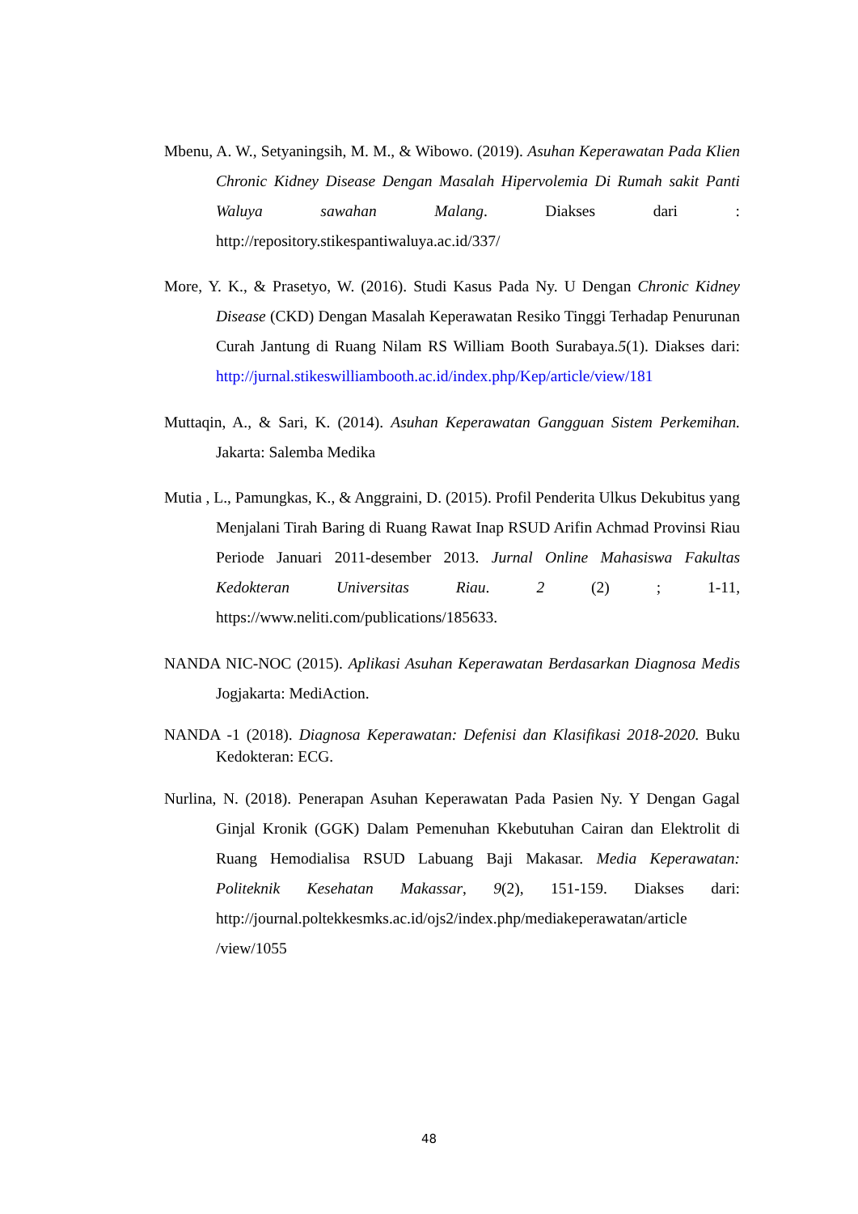Mbenu, A. W., Setyaningsih, M. M., & Wibowo. (2019). Asuhan Keperawatan Pada Klien Chronic Kidney Disease Dengan Masalah Hipervolemia Di Rumah sakit Panti Waluya sawahan Malang. Diakses dari : http://repository.stikespantiwaluya.ac.id/337/
More, Y. K., & Prasetyo, W. (2016). Studi Kasus Pada Ny. U Dengan Chronic Kidney Disease (CKD) Dengan Masalah Keperawatan Resiko Tinggi Terhadap Penurunan Curah Jantung di Ruang Nilam RS William Booth Surabaya.5(1). Diakses dari: http://jurnal.stikeswilliambooth.ac.id/index.php/Kep/article/view/181
Muttaqin, A., & Sari, K. (2014). Asuhan Keperawatan Gangguan Sistem Perkemihan. Jakarta: Salemba Medika
Mutia , L., Pamungkas, K., & Anggraini, D. (2015). Profil Penderita Ulkus Dekubitus yang Menjalani Tirah Baring di Ruang Rawat Inap RSUD Arifin Achmad Provinsi Riau Periode Januari 2011-desember 2013. Jurnal Online Mahasiswa Fakultas Kedokteran Universitas Riau. 2 (2) ; 1-11, https://www.neliti.com/publications/185633.
NANDA NIC-NOC (2015). Aplikasi Asuhan Keperawatan Berdasarkan Diagnosa Medis Jogjakarta: MediAction.
NANDA -1 (2018). Diagnosa Keperawatan: Defenisi dan Klasifikasi 2018-2020. Buku Kedokteran: ECG.
Nurlina, N. (2018). Penerapan Asuhan Keperawatan Pada Pasien Ny. Y Dengan Gagal Ginjal Kronik (GGK) Dalam Pemenuhan Kkebutuhan Cairan dan Elektrolit di Ruang Hemodialisa RSUD Labuang Baji Makasar. Media Keperawatan: Politeknik Kesehatan Makassar, 9(2), 151-159. Diakses dari: http://journal.poltekkesmks.ac.id/ojs2/index.php/mediakeperawatan/article /view/1055
48